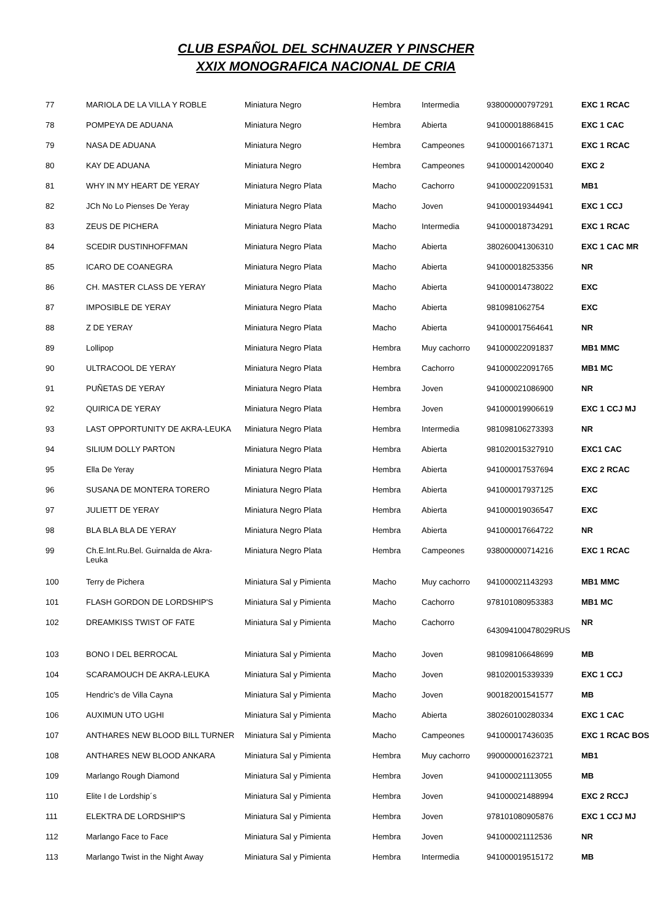CLUB ESPAÑOL DEL SCHNAUZER Y PINSCHER
XXIX MONOGRAFICA NACIONAL DE CRIA
| 77 | MARIOLA DE LA VILLA Y ROBLE | Miniatura Negro | Hembra | Intermedia | 938000000797291 | EXC 1 RCAC |
| 78 | POMPEYA DE ADUANA | Miniatura Negro | Hembra | Abierta | 941000018868415 | EXC 1 CAC |
| 79 | NASA DE ADUANA | Miniatura Negro | Hembra | Campeones | 941000016671371 | EXC 1 RCAC |
| 80 | KAY DE ADUANA | Miniatura Negro | Hembra | Campeones | 941000014200040 | EXC 2 |
| 81 | WHY IN MY HEART DE YERAY | Miniatura Negro Plata | Macho | Cachorro | 941000022091531 | MB1 |
| 82 | JCh No Lo Pienses De Yeray | Miniatura Negro Plata | Macho | Joven | 941000019344941 | EXC 1 CCJ |
| 83 | ZEUS DE PICHERA | Miniatura Negro Plata | Macho | Intermedia | 941000018734291 | EXC 1 RCAC |
| 84 | SCEDIR DUSTINHOFFMAN | Miniatura Negro Plata | Macho | Abierta | 380260041306310 | EXC 1 CAC MR |
| 85 | ICARO DE COANEGRA | Miniatura Negro Plata | Macho | Abierta | 941000018253356 | NR |
| 86 | CH. MASTER CLASS DE YERAY | Miniatura Negro Plata | Macho | Abierta | 941000014738022 | EXC |
| 87 | IMPOSIBLE DE YERAY | Miniatura Negro Plata | Macho | Abierta | 9810981062754 | EXC |
| 88 | Z DE YERAY | Miniatura Negro Plata | Macho | Abierta | 941000017564641 | NR |
| 89 | Lollipop | Miniatura Negro Plata | Hembra | Muy cachorro | 941000022091837 | MB1 MMC |
| 90 | ULTRACOOL DE YERAY | Miniatura Negro Plata | Hembra | Cachorro | 941000022091765 | MB1 MC |
| 91 | PUÑETAS DE YERAY | Miniatura Negro Plata | Hembra | Joven | 941000021086900 | NR |
| 92 | QUIRICA DE YERAY | Miniatura Negro Plata | Hembra | Joven | 941000019906619 | EXC 1 CCJ MJ |
| 93 | LAST OPPORTUNITY DE AKRA-LEUKA | Miniatura Negro Plata | Hembra | Intermedia | 981098106273393 | NR |
| 94 | SILIUM DOLLY PARTON | Miniatura Negro Plata | Hembra | Abierta | 981020015327910 | EXC1 CAC |
| 95 | Ella De Yeray | Miniatura Negro Plata | Hembra | Abierta | 941000017537694 | EXC 2 RCAC |
| 96 | SUSANA DE MONTERA TORERO | Miniatura Negro Plata | Hembra | Abierta | 941000017937125 | EXC |
| 97 | JULIETT DE YERAY | Miniatura Negro Plata | Hembra | Abierta | 941000019036547 | EXC |
| 98 | BLA BLA BLA DE YERAY | Miniatura Negro Plata | Hembra | Abierta | 941000017664722 | NR |
| 99 | Ch.E.Int.Ru.Bel. Guirnalda de Akra- Leuka | Miniatura Negro Plata | Hembra | Campeones | 938000000714216 | EXC 1 RCAC |
| 100 | Terry de Pichera | Miniatura Sal y Pimienta | Macho | Muy cachorro | 941000021143293 | MB1 MMC |
| 101 | FLASH GORDON DE LORDSHIP'S | Miniatura Sal y Pimienta | Macho | Cachorro | 978101080953383 | MB1 MC |
| 102 | DREAMKISS TWIST OF FATE | Miniatura Sal y Pimienta | Macho | Cachorro | 643094100478029RUS | NR |
| 103 | BONO I DEL BERROCAL | Miniatura Sal y Pimienta | Macho | Joven | 981098106648699 | MB |
| 104 | SCARAMOUCH DE AKRA-LEUKA | Miniatura Sal y Pimienta | Macho | Joven | 981020015339339 | EXC 1 CCJ |
| 105 | Hendric’s de Villa Cayna | Miniatura Sal y Pimienta | Macho | Joven | 900182001541577 | MB |
| 106 | AUXIMUN UTO UGHI | Miniatura Sal y Pimienta | Macho | Abierta | 380260100280334 | EXC 1 CAC |
| 107 | ANTHARES NEW BLOOD BILL TURNER | Miniatura Sal y Pimienta | Macho | Campeones | 941000017436035 | EXC 1 RCAC BOS |
| 108 | ANTHARES NEW BLOOD ANKARA | Miniatura Sal y Pimienta | Hembra | Muy cachorro | 990000001623721 | MB1 |
| 109 | Marlango Rough Diamond | Miniatura Sal y Pimienta | Hembra | Joven | 941000021113055 | MB |
| 110 | Elite I de Lordship´s | Miniatura Sal y Pimienta | Hembra | Joven | 941000021488994 | EXC 2 RCCJ |
| 111 | ELEKTRA DE LORDSHIP'S | Miniatura Sal y Pimienta | Hembra | Joven | 978101080905876 | EXC 1 CCJ MJ |
| 112 | Marlango Face to Face | Miniatura Sal y Pimienta | Hembra | Joven | 941000021112536 | NR |
| 113 | Marlango Twist in the Night Away | Miniatura Sal y Pimienta | Hembra | Intermedia | 941000019515172 | MB |